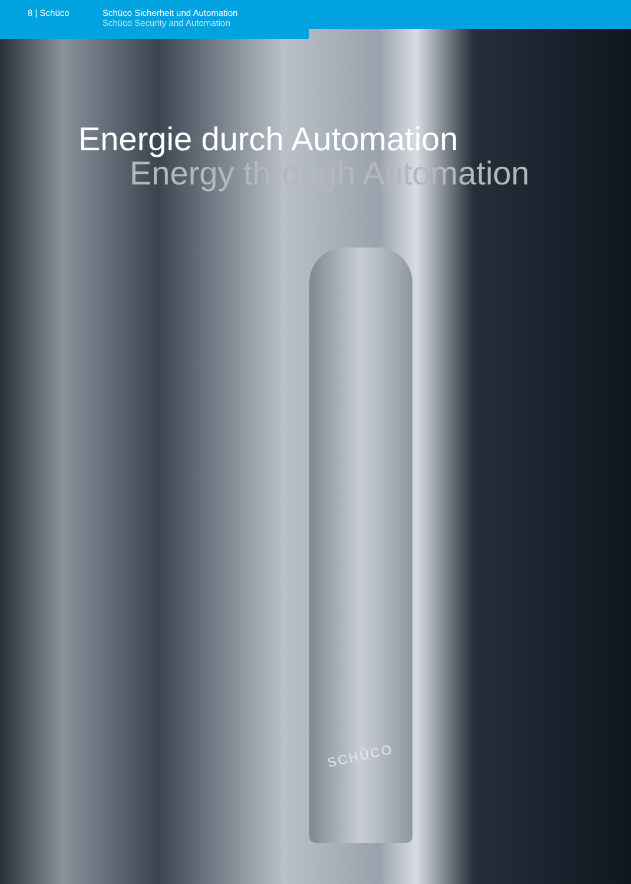8 | Schüco Schüco Sicherheit und Automation
Schüco Security and Automation
Energie durch Automation
Energy through Automation
SCHÜCO